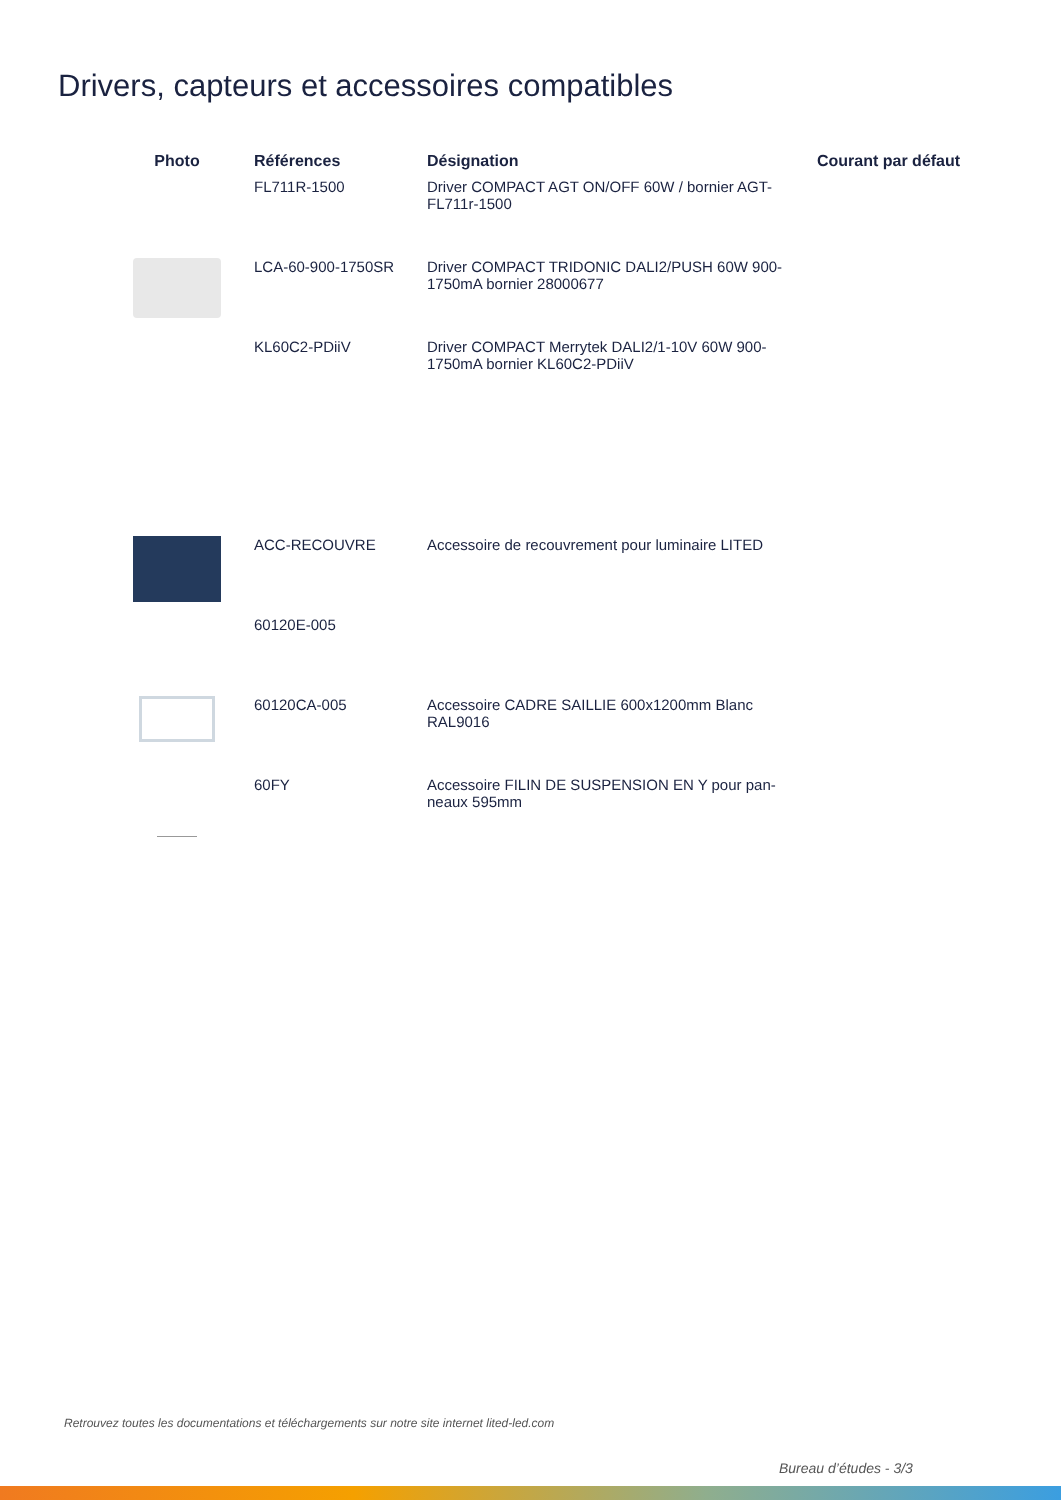Drivers, capteurs et accessoires compatibles
| Photo | Références | Désignation | Courant par défaut |
| --- | --- | --- | --- |
| | FL711R-1500 | Driver COMPACT AGT ON/OFF 60W / bornier AGT-FL711r-1500 | |
| | LCA-60-900-1750SR | Driver COMPACT TRIDONIC DALI2/PUSH 60W 900-1750mA bornier 28000677 | |
| | KL60C2-PDiiV | Driver COMPACT Merrytek DALI2/1-10V 60W 900-1750mA bornier KL60C2-PDiiV | |
| | ACC-RECOUVRE | Accessoire de recouvrement pour luminaire LITED | |
| | 60120E-005 | | |
| | 60120CA-005 | Accessoire CADRE SAILLIE 600x1200mm Blanc RAL9016 | |
| | 60FY | Accessoire FILIN DE SUSPENSION EN Y pour pan-neaux 595mm | |
Retrouvez toutes les documentations et téléchargements sur notre site internet lited-led.com
Bureau d’études - 3/3